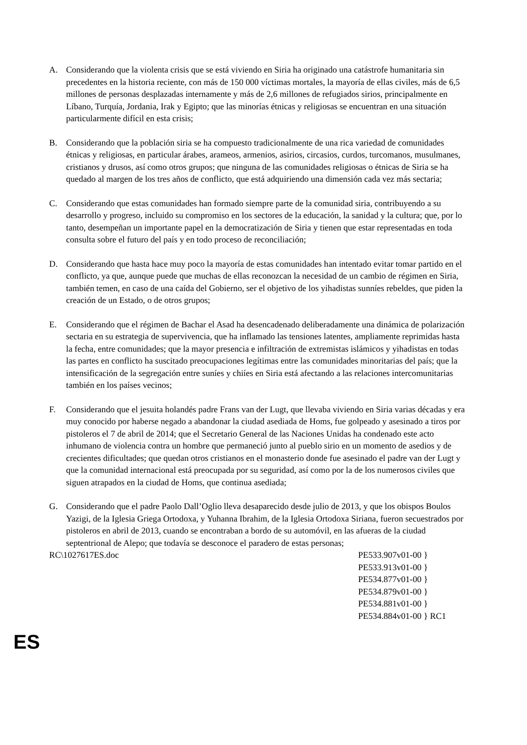A. Considerando que la violenta crisis que se está viviendo en Siria ha originado una catástrofe humanitaria sin precedentes en la historia reciente, con más de 150 000 víctimas mortales, la mayoría de ellas civiles, más de 6,5 millones de personas desplazadas internamente y más de 2,6 millones de refugiados sirios, principalmente en Líbano, Turquía, Jordania, Irak y Egipto; que las minorías étnicas y religiosas se encuentran en una situación particularmente difícil en esta crisis;
B. Considerando que la población siria se ha compuesto tradicionalmente de una rica variedad de comunidades étnicas y religiosas, en particular árabes, arameos, armenios, asirios, circasios, curdos, turcomanos, musulmanes, cristianos y drusos, así como otros grupos; que ninguna de las comunidades religiosas o étnicas de Siria se ha quedado al margen de los tres años de conflicto, que está adquiriendo una dimensión cada vez más sectaria;
C. Considerando que estas comunidades han formado siempre parte de la comunidad siria, contribuyendo a su desarrollo y progreso, incluido su compromiso en los sectores de la educación, la sanidad y la cultura; que, por lo tanto, desempeñan un importante papel en la democratización de Siria y tienen que estar representadas en toda consulta sobre el futuro del país y en todo proceso de reconciliación;
D. Considerando que hasta hace muy poco la mayoría de estas comunidades han intentado evitar tomar partido en el conflicto, ya que, aunque puede que muchas de ellas reconozcan la necesidad de un cambio de régimen en Siria, también temen, en caso de una caída del Gobierno, ser el objetivo de los yihadistas sunníes rebeldes, que piden la creación de un Estado, o de otros grupos;
E. Considerando que el régimen de Bachar el Asad ha desencadenado deliberadamente una dinámica de polarización sectaria en su estrategia de supervivencia, que ha inflamado las tensiones latentes, ampliamente reprimidas hasta la fecha, entre comunidades; que la mayor presencia e infiltración de extremistas islámicos y yihadistas en todas las partes en conflicto ha suscitado preocupaciones legítimas entre las comunidades minoritarias del país; que la intensificación de la segregación entre suníes y chiíes en Siria está afectando a las relaciones intercomunitarias también en los países vecinos;
F. Considerando que el jesuita holandés padre Frans van der Lugt, que llevaba viviendo en Siria varias décadas y era muy conocido por haberse negado a abandonar la ciudad asediada de Homs, fue golpeado y asesinado a tiros por pistoleros el 7 de abril de 2014; que el Secretario General de las Naciones Unidas ha condenado este acto inhumano de violencia contra un hombre que permaneció junto al pueblo sirio en un momento de asedios y de crecientes dificultades; que quedan otros cristianos en el monasterio donde fue asesinado el padre van der Lugt y que la comunidad internacional está preocupada por su seguridad, así como por la de los numerosos civiles que siguen atrapados en la ciudad de Homs, que continua asediada;
G. Considerando que el padre Paolo Dall’Oglio lleva desaparecido desde julio de 2013, y que los obispos Boulos Yazigi, de la Iglesia Griega Ortodoxa, y Yuhanna Ibrahim, de la Iglesia Ortodoxa Siriana, fueron secuestrados por pistoleros en abril de 2013, cuando se encontraban a bordo de su automóvil, en las afueras de la ciudad septentrional de Alepo; que todavía se desconoce el paradero de estas personas;
RC\1027617ES.doc PE533.907v01-00 }
PE533.913v01-00 }
PE534.877v01-00 }
PE534.879v01-00 }
PE534.881v01-00 }
PE534.884v01-00 } RC1
ES